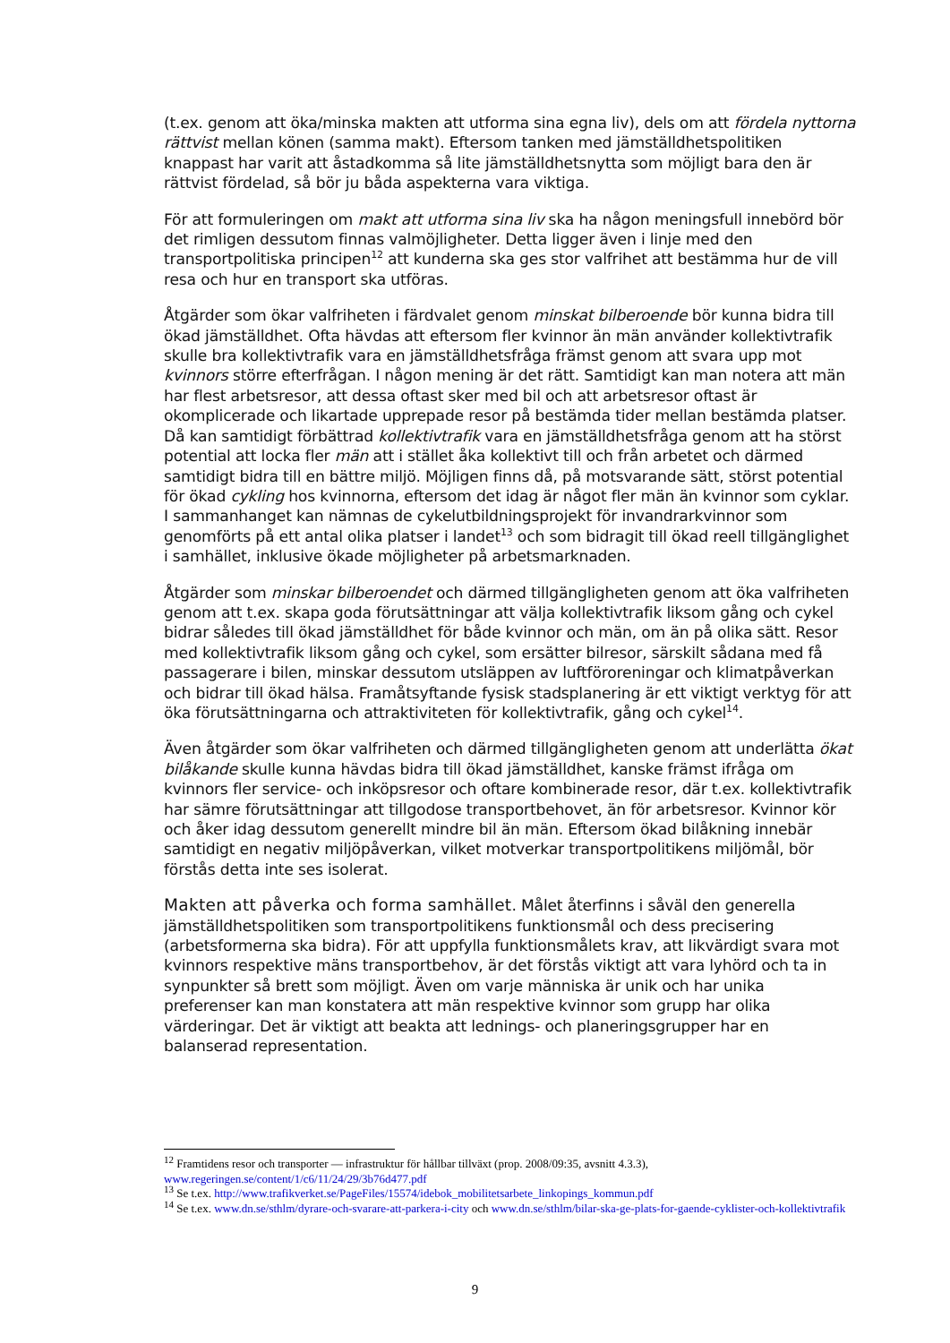(t.ex. genom att öka/minska makten att utforma sina egna liv), dels om att fördela nyttorna rättvist mellan könen (samma makt). Eftersom tanken med jämställdhetspolitiken knappast har varit att åstadkomma så lite jämställdhetsnytta som möjligt bara den är rättvist fördelad, så bör ju båda aspekterna vara viktiga.
För att formuleringen om makt att utforma sina liv ska ha någon meningsfull innebörd bör det rimligen dessutom finnas valmöjligheter. Detta ligger även i linje med den transportpolitiska principen<sup>12</sup> att kunderna ska ges stor valfrihet att bestämma hur de vill resa och hur en transport ska utföras.
Åtgärder som ökar valfriheten i färdvalet genom minskat bilberoende bör kunna bidra till ökad jämställdhet. Ofta hävdas att eftersom fler kvinnor än män använder kollektivtrafik skulle bra kollektivtrafik vara en jämställdhetsfråga främst genom att svara upp mot kvinnors större efterfrågan. I någon mening är det rätt. Samtidigt kan man notera att män har flest arbetsresor, att dessa oftast sker med bil och att arbetsresor oftast är okomplicerade och likartade upprepade resor på bestämda tider mellan bestämda platser. Då kan samtidigt förbättrad kollektivtrafik vara en jämställdhetsfråga genom att ha störst potential att locka fler män att i stället åka kollektivt till och från arbetet och därmed samtidigt bidra till en bättre miljö. Möjligen finns då, på motsvarande sätt, störst potential för ökad cykling hos kvinnorna, eftersom det idag är något fler män än kvinnor som cyklar. I sammanhanget kan nämnas de cykelutbildningsprojekt för invandrarkvinnor som genomförts på ett antal olika platser i landet<sup>13</sup> och som bidragit till ökad reell tillgänglighet i samhället, inklusive ökade möjligheter på arbetsmarknaden.
Åtgärder som minskar bilberoendet och därmed tillgängligheten genom att öka valfriheten genom att t.ex. skapa goda förutsättningar att välja kollektivtrafik liksom gång och cykel bidrar således till ökad jämställdhet för både kvinnor och män, om än på olika sätt. Resor med kollektivtrafik liksom gång och cykel, som ersätter bilresor, särskilt sådana med få passagerare i bilen, minskar dessutom utsläppen av luftföroreningar och klimatpåverkan och bidrar till ökad hälsa. Framåtsyftande fysisk stadsplanering är ett viktigt verktyg för att öka förutsättningarna och attraktiviteten för kollektivtrafik, gång och cykel<sup>14</sup>.
Även åtgärder som ökar valfriheten och därmed tillgängligheten genom att underlätta ökat bilåkande skulle kunna hävdas bidra till ökad jämställdhet, kanske främst ifråga om kvinnors fler service- och inköpsresor och oftare kombinerade resor, där t.ex. kollektivtrafik har sämre förutsättningar att tillgodose transportbehovet, än för arbetsresor. Kvinnor kör och åker idag dessutom generellt mindre bil än män. Eftersom ökad bilåkning innebär samtidigt en negativ miljöpåverkan, vilket motverkar transportpolitikens miljömål, bör förstås detta inte ses isolerat.
Makten att påverka och forma samhället. Målet återfinns i såväl den generella jämställdhetspolitiken som transportpolitikens funktionsmål och dess precisering (arbetsformerna ska bidra). För att uppfylla funktionsmålets krav, att likvärdigt svara mot kvinnors respektive mäns transportbehov, är det förstås viktigt att vara lyhörd och ta in synpunkter så brett som möjligt. Även om varje människa är unik och har unika preferenser kan man konstatera att män respektive kvinnor som grupp har olika värderingar. Det är viktigt att beakta att lednings- och planeringsgrupper har en balanserad representation.
<sup>12</sup> Framtidens resor och transporter — infrastruktur för hållbar tillväxt (prop. 2008/09:35, avsnitt 4.3.3), www.regeringen.se/content/1/c6/11/24/29/3b76d477.pdf
<sup>13</sup> Se t.ex. http://www.trafikverket.se/PageFiles/15574/idebok_mobilitetsarbete_linkopings_kommun.pdf
<sup>14</sup> Se t.ex. www.dn.se/sthlm/dyrare-och-svarare-att-parkera-i-city och www.dn.se/sthlm/bilar-ska-ge-plats-for-gaende-cyklister-och-kollektivtrafik
9